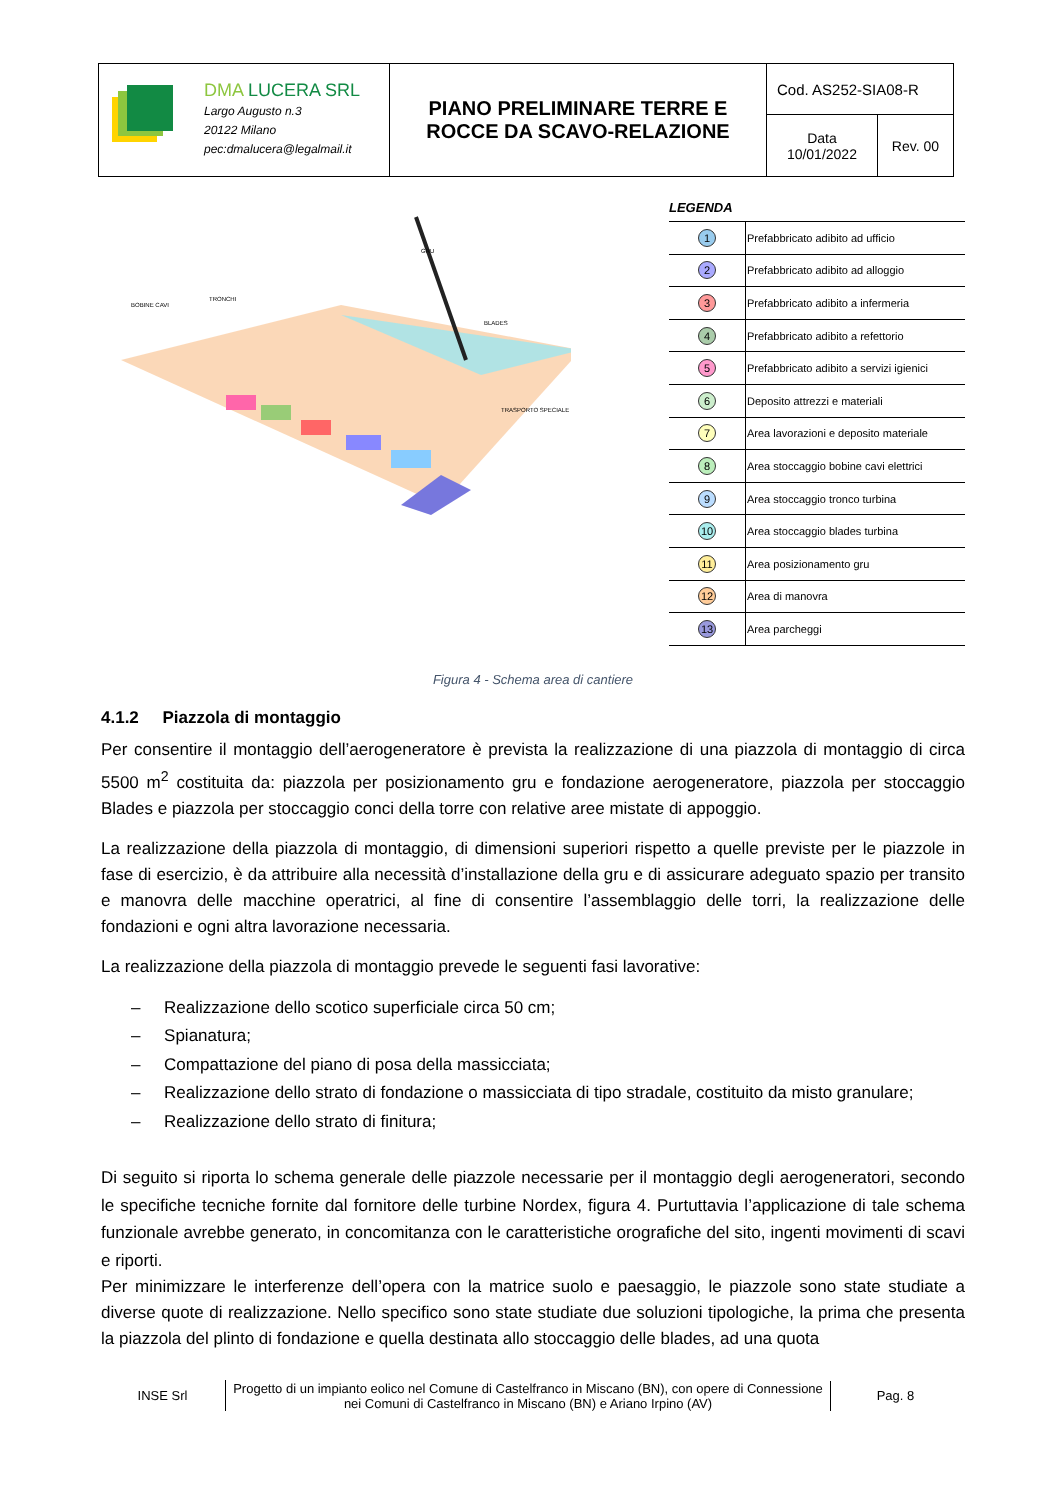| DMA LUCERA SRL Largo Augusto n.3 20122 Milano pec:dmalucera@legalmail.it | PIANO PRELIMINARE TERRE E ROCCE DA SCAVO-RELAZIONE | Cod. AS252-SIA08-R | |
| | | Data 10/01/2022 | Rev. 00 |
GRU
BOBINE CAVI
TRONCHI
BLADES
TRASPORTO SPECIALE
LEGENDA
| 1 | Prefabbricato adibito ad ufficio |
| 2 | Prefabbricato adibito ad alloggio |
| 3 | Prefabbricato adibito a infermeria |
| 4 | Prefabbricato adibito a refettorio |
| 5 | Prefabbricato adibito a servizi igienici |
| 6 | Deposito attrezzi e materiali |
| 7 | Area lavorazioni e deposito materiale |
| 8 | Area stoccaggio bobine cavi elettrici |
| 9 | Area stoccaggio tronco turbina |
| 10 | Area stoccaggio blades turbina |
| 11 | Area posizionamento gru |
| 12 | Area di manovra |
| 13 | Area parcheggi |
Figura 4 - Schema area di cantiere
4.1.2 Piazzola di montaggio
Per consentire il montaggio dell’aerogeneratore è prevista la realizzazione di una piazzola di montaggio di circa 5500 m<sup>2</sup> costituita da: piazzola per posizionamento gru e fondazione aerogeneratore, piazzola per stoccaggio Blades e piazzola per stoccaggio conci della torre con relative aree mistate di appoggio.
La realizzazione della piazzola di montaggio, di dimensioni superiori rispetto a quelle previste per le piazzole in fase di esercizio, è da attribuire alla necessità d’installazione della gru e di assicurare adeguato spazio per transito e manovra delle macchine operatrici, al fine di consentire l’assemblaggio delle torri, la realizzazione delle fondazioni e ogni altra lavorazione necessaria.
La realizzazione della piazzola di montaggio prevede le seguenti fasi lavorative:
– Realizzazione dello scotico superficiale circa 50 cm;
– Spianatura;
– Compattazione del piano di posa della massicciata;
– Realizzazione dello strato di fondazione o massicciata di tipo stradale, costituito da misto granulare;
– Realizzazione dello strato di finitura;
Di seguito si riporta lo schema generale delle piazzole necessarie per il montaggio degli aerogeneratori, secondo le specifiche tecniche fornite dal fornitore delle turbine Nordex, figura 4. Purtuttavia l’applicazione di tale schema funzionale avrebbe generato, in concomitanza con le caratteristiche orografiche del sito, ingenti movimenti di scavi e riporti.
Per minimizzare le interferenze dell’opera con la matrice suolo e paesaggio, le piazzole sono state studiate a diverse quote di realizzazione. Nello specifico sono state studiate due soluzioni tipologiche, la prima che presenta la piazzola del plinto di fondazione e quella destinata allo stoccaggio delle blades, ad una quota
INSE Srl
Progetto di un impianto eolico nel Comune di Castelfranco in Miscano (BN), con opere di Connessione nei Comuni di Castelfranco in Miscano (BN) e Ariano Irpino (AV)
Pag. 8